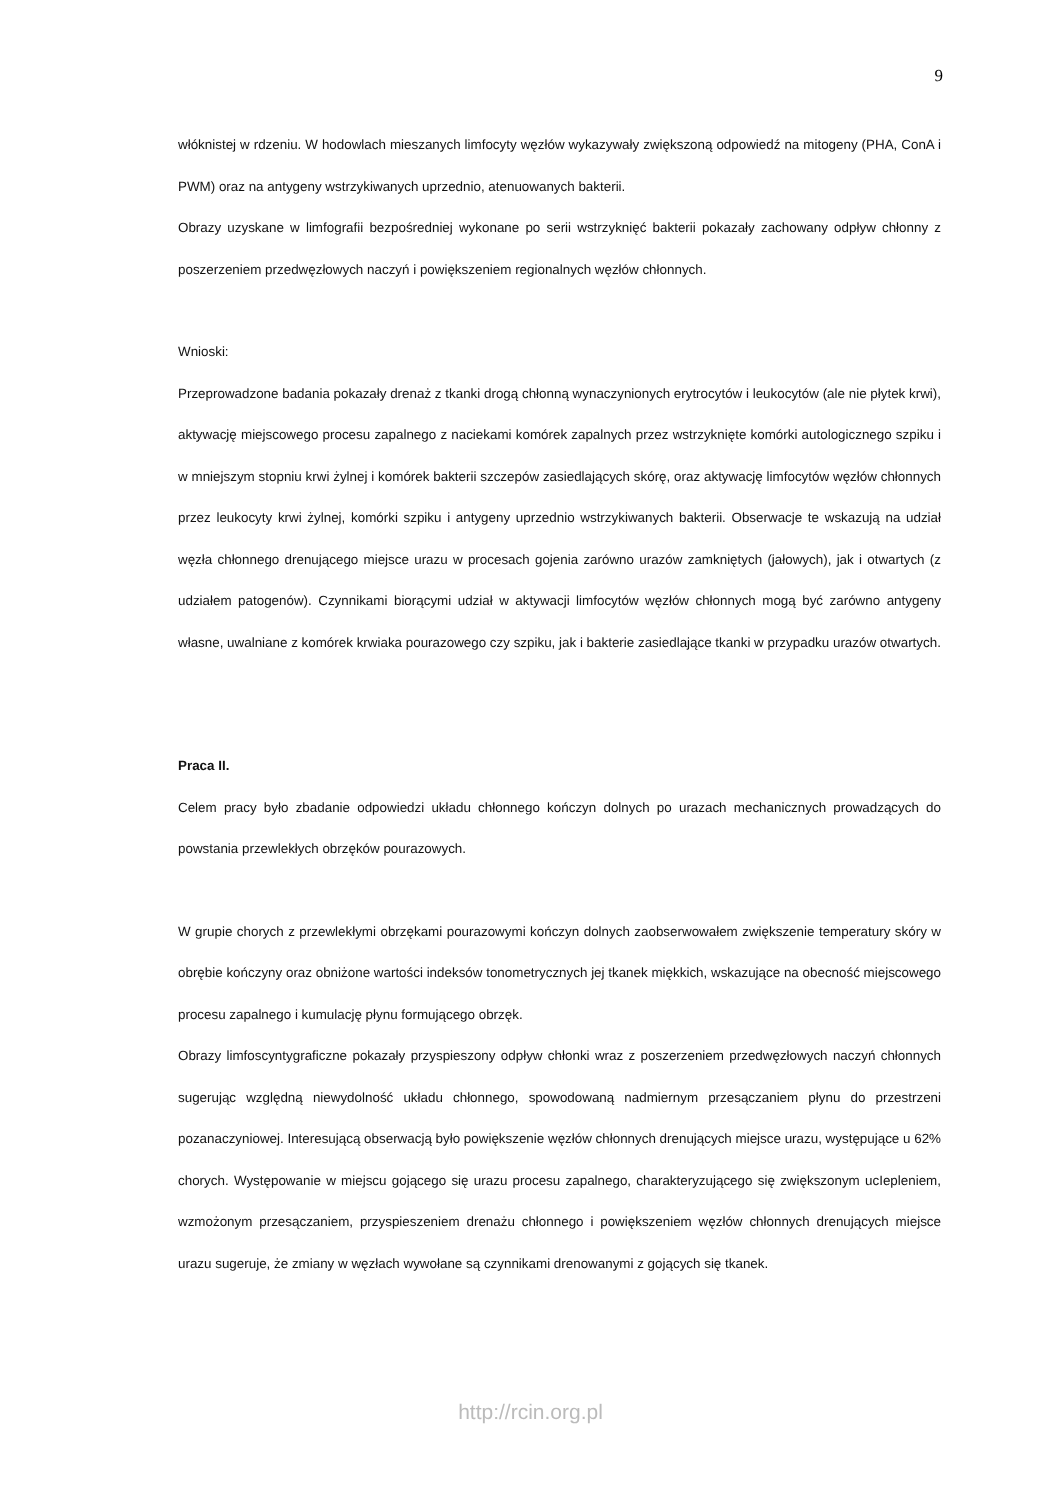9
włóknistej w rdzeniu. W hodowlach mieszanych limfocyty węzłów wykazywały zwiększoną odpowiedź na mitogeny (PHA, ConA i PWM) oraz na antygeny wstrzykiwanych uprzednio, atenuowanych bakterii.
Obrazy uzyskane w limfografii bezpośredniej wykonane po serii wstrzyknięć bakterii pokazały zachowany odpływ chłonny z poszerzeniem przedwęzłowych naczyń i powiększeniem regionalnych węzłów chłonnych.
Wnioski:
Przeprowadzone badania pokazały drenaż z tkanki drogą chłonną wynaczynionych erytrocytów i leukocytów (ale nie płytek krwi), aktywację miejscowego procesu zapalnego z naciekami komórek zapalnych przez wstrzyknięte komórki autologicznego szpiku i w mniejszym stopniu krwi żylnej i komórek bakterii szczepów zasiedlających skórę, oraz aktywację limfocytów węzłów chłonnych przez leukocyty krwi żylnej, komórki szpiku i antygeny uprzednio wstrzykiwanych bakterii. Obserwacje te wskazują na udział węzła chłonnego drenującego miejsce urazu w procesach gojenia zarówno urazów zamkniętych (jałowych), jak i otwartych (z udziałem patogenów). Czynnikami biorącymi udział w aktywacji limfocytów węzłów chłonnych mogą być zarówno antygeny własne, uwalniane z komórek krwiaka pourazowego czy szpiku, jak i bakterie zasiedlające tkanki w przypadku urazów otwartych.
Praca II.
Celem pracy było zbadanie odpowiedzi układu chłonnego kończyn dolnych po urazach mechanicznych prowadzących do powstania przewlekłych obrzęków pourazowych.
W grupie chorych z przewlekłymi obrzękami pourazowymi kończyn dolnych zaobserwowałem zwiększenie temperatury skóry w obrębie kończyny oraz obniżone wartości indeksów tonometrycznych jej tkanek miękkich, wskazujące na obecność miejscowego procesu zapalnego i kumulację płynu formującego obrzęk.
Obrazy limfoscyntygraficzne pokazały przyspieszony odpływ chłonki wraz z poszerzeniem przedwęzłowych naczyń chłonnych sugerując względną niewydolność układu chłonnego, spowodowaną nadmiernym przesączaniem płynu do przestrzeni pozanaczyniowej. Interesującą obserwacją było powiększenie węzłów chłonnych drenujących miejsce urazu, występujące u 62% chorych. Występowanie w miejscu gojącego się urazu procesu zapalnego, charakteryzującego się zwiększonym ucIepleniem, wzmożonym przesączaniem, przyspieszeniem drenażu chłonnego i powiększeniem węzłów chłonnych drenujących miejsce urazu sugeruje, że zmiany w węzłach wywołane są czynnikami drenowanymi z gojących się tkanek.
http://rcin.org.pl